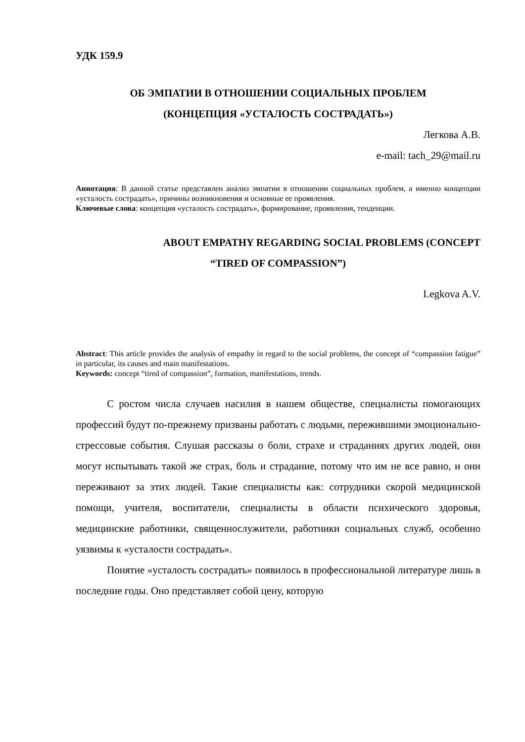УДК 159.9
ОБ ЭМПАТИИ В ОТНОШЕНИИ СОЦИАЛЬНЫХ ПРОБЛЕМ
(КОНЦЕПЦИЯ «УСТАЛОСТЬ СОСТРАДАТЬ»)
Легкова А.В.
e-mail: tach_29@mail.ru
Аннотация: В данной статье представлен анализ эмпатии в отношении социальных проблем, а именно концепции «усталость сострадать», причины возникновения и основные ее проявления.
Ключевые слова: концепция «усталость сострадать», формирование, проявления, тенденции.
ABOUT EMPATHY REGARDING SOCIAL PROBLEMS (CONCEPT
“TIRED OF COMPASSION”)
Legkova A.V.
Abstract: This article provides the analysis of empathy in regard to the social problems, the concept of “compassion fatigue” in particular, its causes and main manifestations.
Keywords: concept “tired of compassion”, formation, manifestations, trends.
С ростом числа случаев насилия в нашем обществе, специалисты помогающих профессий будут по-прежнему призваны работать с людьми, пережившими эмоционально-стрессовые события. Слушая рассказы о боли, страхе и страданиях других людей, они могут испытывать такой же страх, боль и страдание, потому что им не все равно, и они переживают за этих людей. Такие специалисты как: сотрудники скорой медицинской помощи, учителя, воспитатели, специалисты в области психического здоровья, медицинские работники, священнослужители, работники социальных служб, особенно уязвимы к «усталости сострадать».
Понятие «усталость сострадать» появилось в профессиональной литературе лишь в последние годы. Оно представляет собой цену, которую